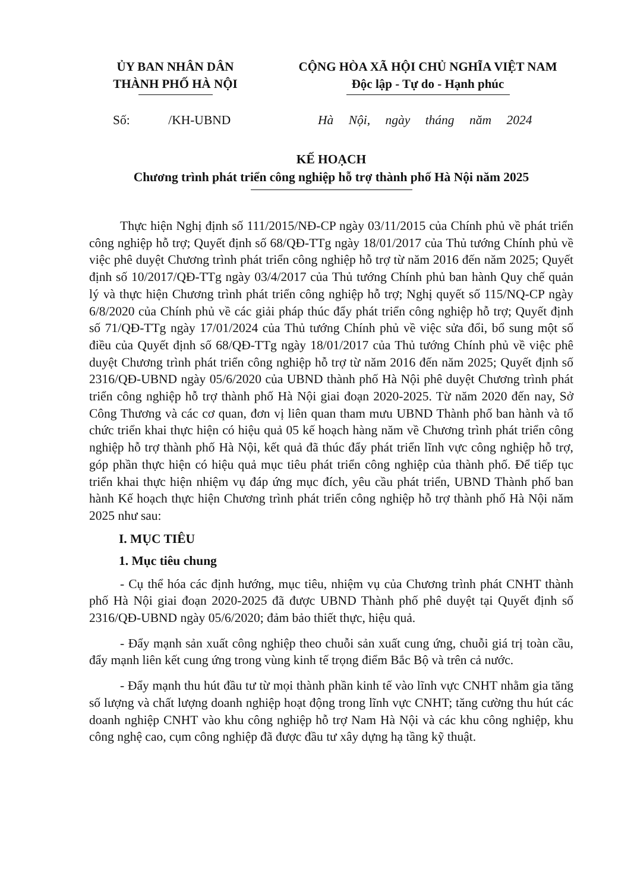ỦY BAN NHÂN DÂN
THÀNH PHỐ HÀ NỘI
CỘNG HÒA XÃ HỘI CHỦ NGHĨA VIỆT NAM
Độc lập - Tự do - Hạnh phúc
Số: /KH-UBND Hà Nội, ngày tháng năm 2024
KẾ HOẠCH
Chương trình phát triển công nghiệp hỗ trợ thành phố Hà Nội năm 2025
Thực hiện Nghị định số 111/2015/NĐ-CP ngày 03/11/2015 của Chính phủ về phát triển công nghiệp hỗ trợ; Quyết định số 68/QĐ-TTg ngày 18/01/2017 của Thủ tướng Chính phủ về việc phê duyệt Chương trình phát triển công nghiệp hỗ trợ từ năm 2016 đến năm 2025; Quyết định số 10/2017/QĐ-TTg ngày 03/4/2017 của Thủ tướng Chính phủ ban hành Quy chế quản lý và thực hiện Chương trình phát triển công nghiệp hỗ trợ; Nghị quyết số 115/NQ-CP ngày 6/8/2020 của Chính phủ về các giải pháp thúc đẩy phát triển công nghiệp hỗ trợ; Quyết định số 71/QĐ-TTg ngày 17/01/2024 của Thủ tướng Chính phủ về việc sửa đổi, bổ sung một số điều của Quyết định số 68/QĐ-TTg ngày 18/01/2017 của Thủ tướng Chính phủ về việc phê duyệt Chương trình phát triển công nghiệp hỗ trợ từ năm 2016 đến năm 2025; Quyết định số 2316/QĐ-UBND ngày 05/6/2020 của UBND thành phố Hà Nội phê duyệt Chương trình phát triển công nghiệp hỗ trợ thành phố Hà Nội giai đoạn 2020-2025. Từ năm 2020 đến nay, Sở Công Thương và các cơ quan, đơn vị liên quan tham mưu UBND Thành phố ban hành và tổ chức triển khai thực hiện có hiệu quả 05 kế hoạch hàng năm về Chương trình phát triển công nghiệp hỗ trợ thành phố Hà Nội, kết quả đã thúc đẩy phát triển lĩnh vực công nghiệp hỗ trợ, góp phần thực hiện có hiệu quả mục tiêu phát triển công nghiệp của thành phố. Để tiếp tục triển khai thực hiện nhiệm vụ đáp ứng mục đích, yêu cầu phát triển, UBND Thành phố ban hành Kế hoạch thực hiện Chương trình phát triển công nghiệp hỗ trợ thành phố Hà Nội năm 2025 như sau:
I. MỤC TIÊU
1. Mục tiêu chung
- Cụ thể hóa các định hướng, mục tiêu, nhiệm vụ của Chương trình phát CNHT thành phố Hà Nội giai đoạn 2020-2025 đã được UBND Thành phố phê duyệt tại Quyết định số 2316/QĐ-UBND ngày 05/6/2020; đảm bảo thiết thực, hiệu quả.
- Đẩy mạnh sản xuất công nghiệp theo chuỗi sản xuất cung ứng, chuỗi giá trị toàn cầu, đẩy mạnh liên kết cung ứng trong vùng kinh tế trọng điểm Bắc Bộ và trên cả nước.
- Đẩy mạnh thu hút đầu tư từ mọi thành phần kinh tế vào lĩnh vực CNHT nhằm gia tăng số lượng và chất lượng doanh nghiệp hoạt động trong lĩnh vực CNHT; tăng cường thu hút các doanh nghiệp CNHT vào khu công nghiệp hỗ trợ Nam Hà Nội và các khu công nghiệp, khu công nghệ cao, cụm công nghiệp đã được đầu tư xây dựng hạ tầng kỹ thuật.